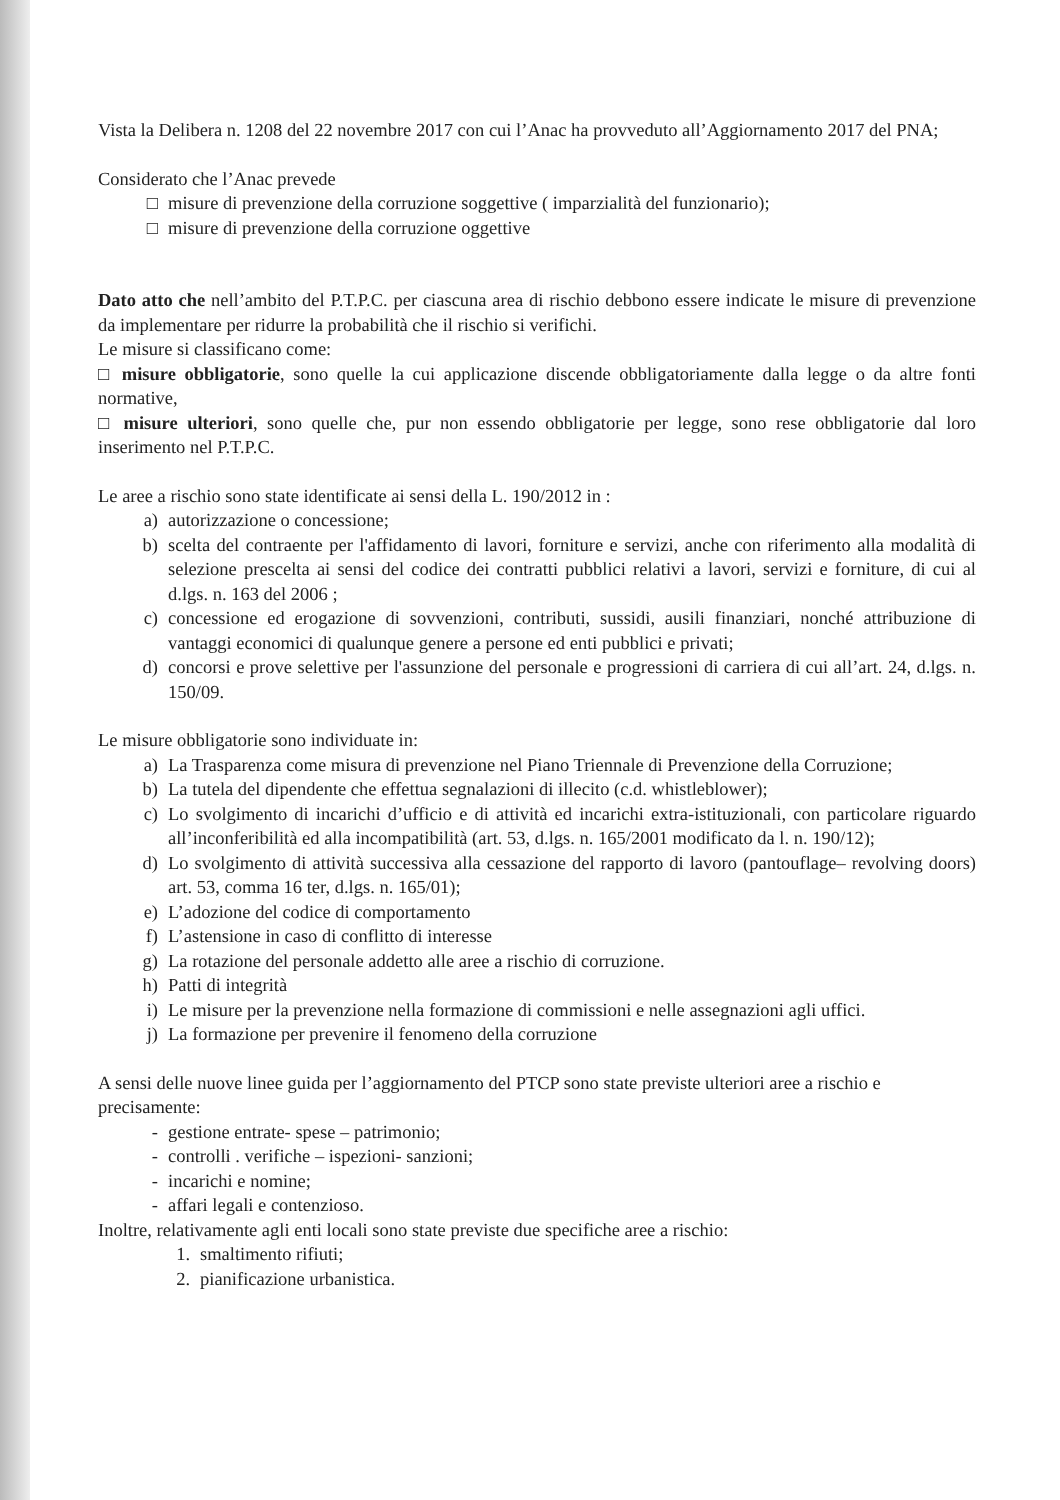Vista la Delibera n. 1208 del 22 novembre 2017 con cui l’Anac ha provveduto all’Aggiornamento 2017 del PNA;
Considerato che l’Anac prevede
□ misure di prevenzione della corruzione soggettive ( imparzialità del funzionario);
□ misure di prevenzione della corruzione oggettive
Dato atto che nell’ambito del P.T.P.C. per ciascuna area di rischio debbono essere indicate le misure di prevenzione da implementare per ridurre la probabilità che il rischio si verifichi.
Le misure si classificano come:
□ misure obbligatorie, sono quelle la cui applicazione discende obbligatoriamente dalla legge o da altre fonti normative,
□ misure ulteriori, sono quelle che, pur non essendo obbligatorie per legge, sono rese obbligatorie dal loro inserimento nel P.T.P.C.
Le aree a rischio sono state identificate ai sensi della L. 190/2012 in :
a) autorizzazione o concessione;
b) scelta del contraente per l'affidamento di lavori, forniture e servizi, anche con riferimento alla modalità di selezione prescelta ai sensi del codice dei contratti pubblici relativi a lavori, servizi e forniture, di cui al d.lgs. n. 163 del 2006 ;
c) concessione ed erogazione di sovvenzioni, contributi, sussidi, ausili finanziari, nonché attribuzione di vantaggi economici di qualunque genere a persone ed enti pubblici e privati;
d) concorsi e prove selettive per l'assunzione del personale e progressioni di carriera di cui all’art. 24, d.lgs. n. 150/09.
Le misure obbligatorie sono individuate in:
a) La Trasparenza come misura di prevenzione nel Piano Triennale di Prevenzione della Corruzione;
b) La tutela del dipendente che effettua segnalazioni di illecito (c.d. whistleblower);
c) Lo svolgimento di incarichi d’ufficio e di attività ed incarichi extra-istituzionali, con particolare riguardo all’inconferibilità ed alla incompatibilità (art. 53, d.lgs. n. 165/2001 modificato da l. n. 190/12);
d) Lo svolgimento di attività successiva alla cessazione del rapporto di lavoro (pantouflage– revolving doors) art. 53, comma 16 ter, d.lgs. n. 165/01);
e) L’adozione del codice di comportamento
f) L’astensione in caso di conflitto di interesse
g) La rotazione del personale addetto alle aree a rischio di corruzione.
h) Patti di integrità
i) Le misure per la prevenzione nella formazione di commissioni e nelle assegnazioni agli uffici.
j) La formazione per prevenire il fenomeno della corruzione
A sensi delle nuove linee guida per l’aggiornamento del PTCP sono state previste ulteriori aree a rischio e precisamente:
- gestione entrate- spese – patrimonio;
- controlli . verifiche – ispezioni- sanzioni;
- incarichi e nomine;
- affari legali e contenzioso.
Inoltre, relativamente agli enti locali sono state previste due specifiche aree a rischio:
1. smaltimento rifiuti;
2. pianificazione urbanistica.